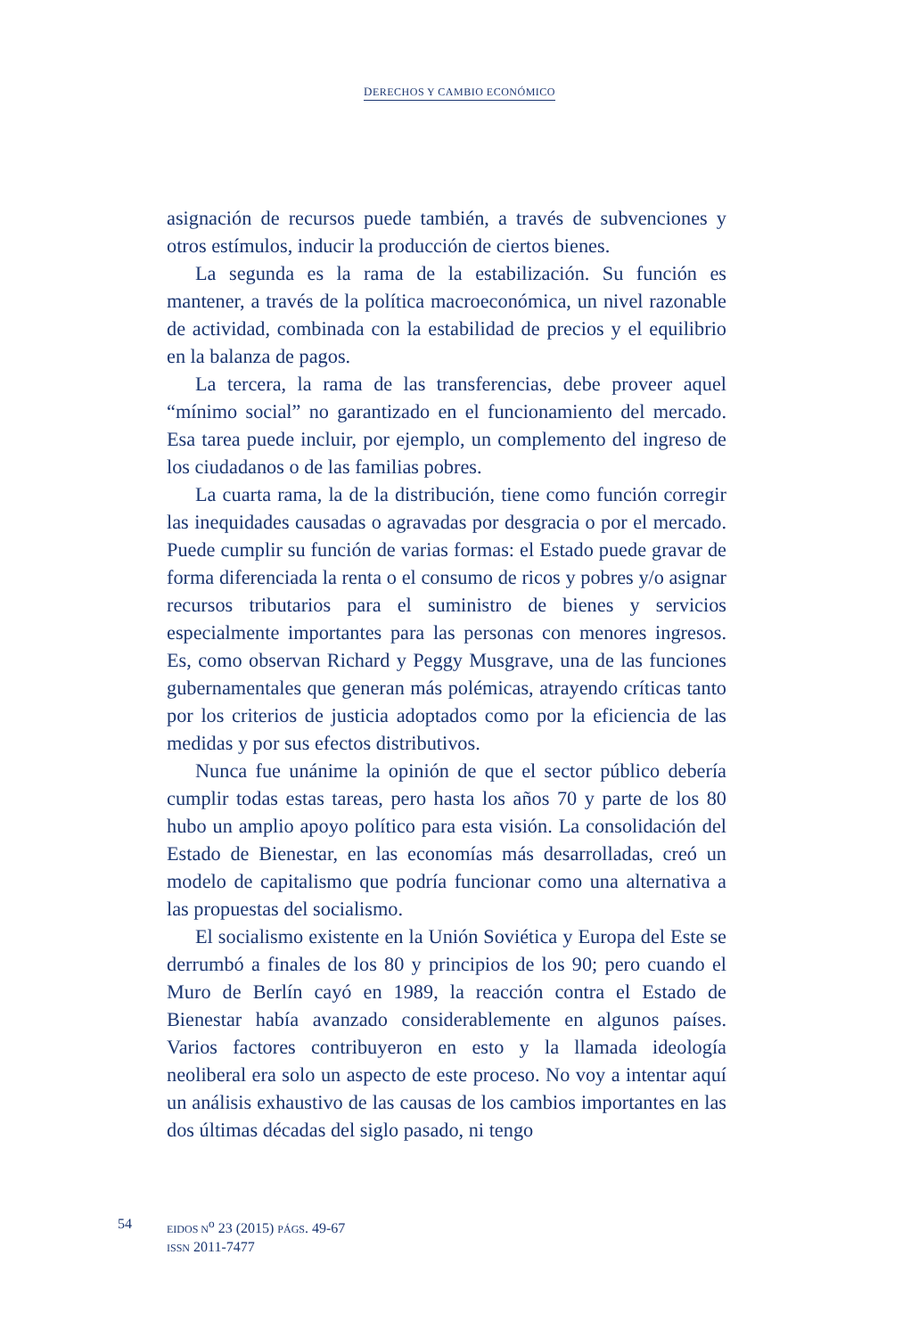DERECHOS Y CAMBIO ECONÓMICO
asignación de recursos puede también, a través de subvenciones y otros estímulos, inducir la producción de ciertos bienes.
La segunda es la rama de la estabilización. Su función es mantener, a través de la política macroeconómica, un nivel razonable de actividad, combinada con la estabilidad de precios y el equilibrio en la balanza de pagos.
La tercera, la rama de las transferencias, debe proveer aquel “mínimo social” no garantizado en el funcionamiento del mercado. Esa tarea puede incluir, por ejemplo, un complemento del ingreso de los ciudadanos o de las familias pobres.
La cuarta rama, la de la distribución, tiene como función corregir las inequidades causadas o agravadas por desgracia o por el mercado. Puede cumplir su función de varias formas: el Estado puede gravar de forma diferenciada la renta o el consumo de ricos y pobres y/o asignar recursos tributarios para el suministro de bienes y servicios especialmente importantes para las personas con menores ingresos. Es, como observan Richard y Peggy Musgrave, una de las funciones gubernamentales que generan más polémicas, atrayendo críticas tanto por los criterios de justicia adoptados como por la eficiencia de las medidas y por sus efectos distributivos.
Nunca fue unánime la opinión de que el sector público debería cumplir todas estas tareas, pero hasta los años 70 y parte de los 80 hubo un amplio apoyo político para esta visión. La consolidación del Estado de Bienestar, en las economías más desarrolladas, creó un modelo de capitalismo que podría funcionar como una alternativa a las propuestas del socialismo.
El socialismo existente en la Unión Soviética y Europa del Este se derrumbó a finales de los 80 y principios de los 90; pero cuando el Muro de Berlín cayó en 1989, la reacción contra el Estado de Bienestar había avanzado considerablemente en algunos países. Varios factores contribuyeron en esto y la llamada ideología neoliberal era solo un aspecto de este proceso. No voy a intentar aquí un análisis exhaustivo de las causas de los cambios importantes en las dos últimas décadas del siglo pasado, ni tengo
54
EIDOS N<sup>o</sup> 23 (2015) PÁGS. 49-67
ISSN 2011-7477